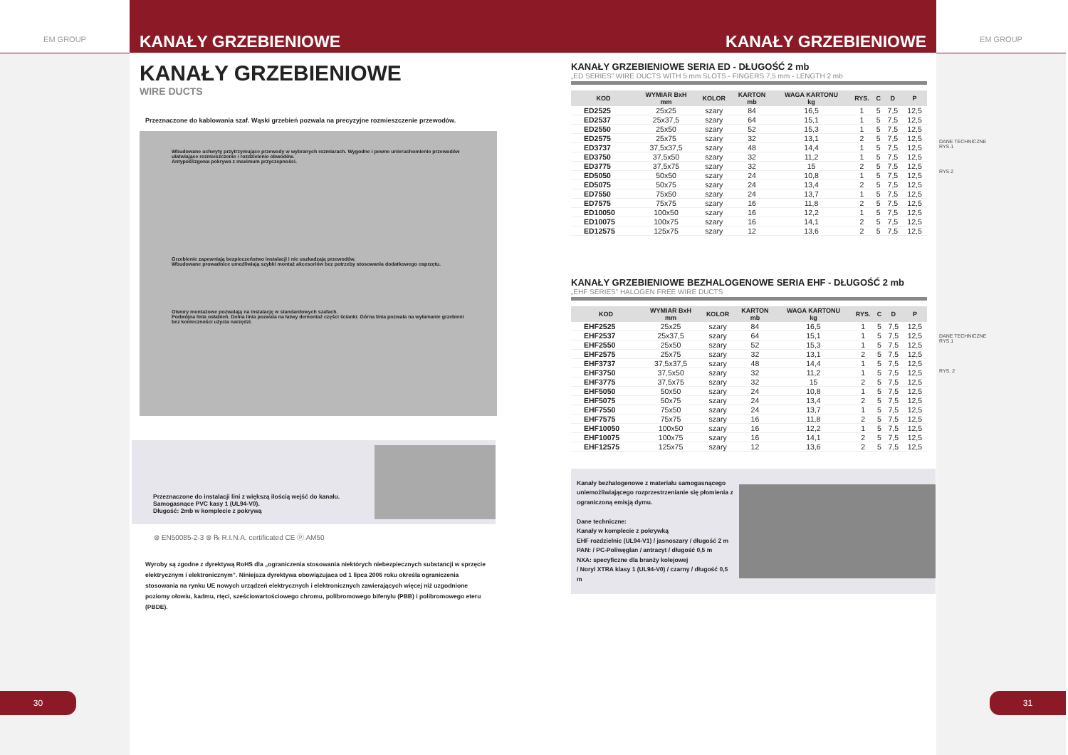EM GROUP
EM GROUP
DANE TECHNICZNE
RYS.1
RYS.2
DANE TECHNICZNE
RYS.1
RYS. 2
KANAŁY GRZEBIENIOWE KANAŁY GRZEBIENIOWE
30 31
KANAŁY GRZEBIENIOWE
WIRE DUCTS
Przeznaczone do kablowania szaf. Wąski grzebień pozwala na precyzyjne rozmieszczenie przewodów.
Wbudowane uchwyty przytrzymujące przewody w wybranych rozmiarach. Wygodne i pewne unieruchomienie przewodów ułatwiające rozmieszczenie i rozdzielenie obwodów.
Antypoślizgowa pokrywa z maximum przyczepności.
Grzebienie zapewniają bezpieczeństwo instalacji i nie uszkadzają przewodów.
Wbudowane prowadnice umożliwiają szybki montaż akcesoriów bez potrzeby stosowania dodatkowego osprzętu.
Otwory montażowe pozwalają na instalację w standardowych szafach.
Podwójna linia osłabień. Dolna linia pozwala na łatwy demontaż części ścianki. Górna linia pozwala na wyłamanie grzebieni bez konieczności użycia narzędzi.
Przeznaczone do instalacji lini z większą ilością wejść do kanału.
Samogasnące PVC kasy 1 (UL94-V0).
Długość: 2mb w komplecie z pokrywą
⊛ EN50085-2-3 ⊛ ℞ R.I.N.A. certificated CE ⓟ AM50
Wyroby są zgodne z dyrektywą RoHS dla „ograniczenia stosowania niektórych niebezpiecznych substancji w sprzęcie elektrycznym i elektronicznym”. Niniejsza dyrektywa obowiązujaca od 1 lipca 2006 roku określa ograniczenia stosowania na rynku UE nowych urządzeń elektrycznych i elektronicznych zawierających więcej niż uzgodnione poziomy ołowiu, kadmu, rtęci, sześciowartościowego chromu, polibromowego bifenylu (PBB) i polibromowego eteru (PBDE).
KANAŁY GRZEBIENIOWE SERIA ED - DŁUGOŚĆ 2 mb
„ED SERIES” WIRE DUCTS WITH 5 mm SLOTS - FINGERS 7,5 mm - LENGTH 2 mb
| KOD | WYMIAR BxH mm | KOLOR | KARTON mb | WAGA KARTONU kg | RYS. | C | D | P |
| --- | --- | --- | --- | --- | --- | --- | --- | --- |
| ED2525 | 25x25 | szary | 84 | 16,5 | 1 | 5 | 7,5 | 12,5 |
| ED2537 | 25x37,5 | szary | 64 | 15,1 | 1 | 5 | 7,5 | 12,5 |
| ED2550 | 25x50 | szary | 52 | 15,3 | 1 | 5 | 7,5 | 12,5 |
| ED2575 | 25x75 | szary | 32 | 13,1 | 2 | 5 | 7,5 | 12,5 |
| ED3737 | 37,5x37,5 | szary | 48 | 14,4 | 1 | 5 | 7,5 | 12,5 |
| ED3750 | 37,5x50 | szary | 32 | 11,2 | 1 | 5 | 7,5 | 12,5 |
| ED3775 | 37,5x75 | szary | 32 | 15 | 2 | 5 | 7,5 | 12,5 |
| ED5050 | 50x50 | szary | 24 | 10,8 | 1 | 5 | 7,5 | 12,5 |
| ED5075 | 50x75 | szary | 24 | 13,4 | 2 | 5 | 7,5 | 12,5 |
| ED7550 | 75x50 | szary | 24 | 13,7 | 1 | 5 | 7,5 | 12,5 |
| ED7575 | 75x75 | szary | 16 | 11,8 | 2 | 5 | 7,5 | 12,5 |
| ED10050 | 100x50 | szary | 16 | 12,2 | 1 | 5 | 7,5 | 12,5 |
| ED10075 | 100x75 | szary | 16 | 14,1 | 2 | 5 | 7,5 | 12,5 |
| ED12575 | 125x75 | szary | 12 | 13,6 | 2 | 5 | 7,5 | 12,5 |
KANAŁY GRZEBIENIOWE BEZHALOGENOWE SERIA EHF - DŁUGOŚĆ 2 mb
„EHF SERIES” HALOGEN FREE WIRE DUCTS
| KOD | WYMIAR BxH mm | KOLOR | KARTON mb | WAGA KARTONU kg | RYS. | C | D | P |
| --- | --- | --- | --- | --- | --- | --- | --- | --- |
| EHF2525 | 25x25 | szary | 84 | 16,5 | 1 | 5 | 7,5 | 12,5 |
| EHF2537 | 25x37,5 | szary | 64 | 15,1 | 1 | 5 | 7,5 | 12,5 |
| EHF2550 | 25x50 | szary | 52 | 15,3 | 1 | 5 | 7,5 | 12,5 |
| EHF2575 | 25x75 | szary | 32 | 13,1 | 2 | 5 | 7,5 | 12,5 |
| EHF3737 | 37,5x37,5 | szary | 48 | 14,4 | 1 | 5 | 7,5 | 12,5 |
| EHF3750 | 37,5x50 | szary | 32 | 11,2 | 1 | 5 | 7,5 | 12,5 |
| EHF3775 | 37,5x75 | szary | 32 | 15 | 2 | 5 | 7,5 | 12,5 |
| EHF5050 | 50x50 | szary | 24 | 10,8 | 1 | 5 | 7,5 | 12,5 |
| EHF5075 | 50x75 | szary | 24 | 13,4 | 2 | 5 | 7,5 | 12,5 |
| EHF7550 | 75x50 | szary | 24 | 13,7 | 1 | 5 | 7,5 | 12,5 |
| EHF7575 | 75x75 | szary | 16 | 11,8 | 2 | 5 | 7,5 | 12,5 |
| EHF10050 | 100x50 | szary | 16 | 12,2 | 1 | 5 | 7,5 | 12,5 |
| EHF10075 | 100x75 | szary | 16 | 14,1 | 2 | 5 | 7,5 | 12,5 |
| EHF12575 | 125x75 | szary | 12 | 13,6 | 2 | 5 | 7,5 | 12,5 |
Kanały bezhalogenowe z materiału samogasnącego uniemożliwiającego rozprzestrzenianie się płomienia z ograniczoną emisją dymu.
Dane techniczne:
Kanały w komplecie z pokrywką
EHF rozdzielnic (UL94-V1) / jasnoszary / długość 2 m
PAN: / PC-Poliwęglan / antracyt / długość 0,5 m
NXA: specyficzne dla branży kolejowej
/ Noryl XTRA klasy 1 (UL94-V0) / czarny / długość 0,5 m